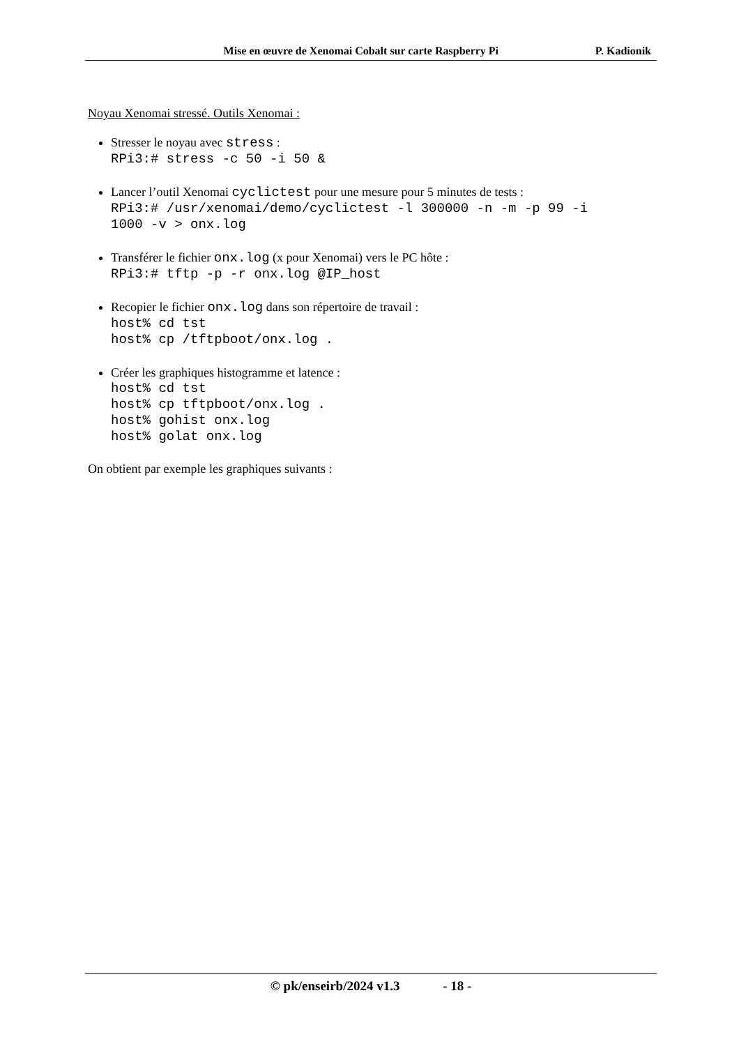Mise en œuvre de Xenomai Cobalt sur carte Raspberry Pi P. Kadionik
Noyau Xenomai stressé. Outils Xenomai :
Stresser le noyau avec stress :
RPi3:# stress -c 50 -i 50 &
Lancer l’outil Xenomai cyclictest pour une mesure pour 5 minutes de tests :
RPi3:# /usr/xenomai/demo/cyclictest -l 300000 -n -m -p 99 -i 1000 -v > onx.log
Transférer le fichier onx.log (x pour Xenomai) vers le PC hôte :
RPi3:# tftp -p -r onx.log @IP_host
Recopier le fichier onx.log dans son répertoire de travail :
host% cd tst host% cp /tftpboot/onx.log .
Créer les graphiques histogramme et latence :
host% cd tst host% cp tftpboot/onx.log . host% gohist onx.log host% golat onx.log
On obtient par exemple les graphiques suivants :
© pk/enseirb/2024 v1.3 - 18 -